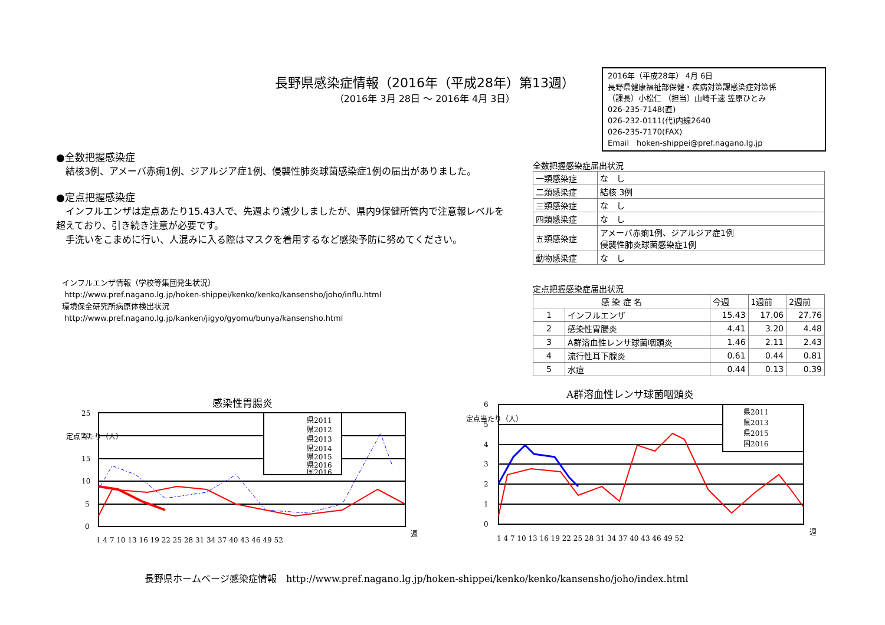長野県感染症情報（2016年（平成28年）第13週）
（2016年 3月 28日 ～ 2016年 4月 3日）
2016年（平成28年） 4月 6日
長野県健康福祉部保健・疾病対策課感染症対策係
（課長）小松仁 （担当）山崎千速 笠原ひとみ
026-235-7148(直)
026-232-0111(代)内線2640
026-235-7170(FAX)
Email　hoken-shippei@pref.nagano.lg.jp
●全数把握感染症
　結核3例、アメーバ赤痢1例、ジアルジア症1例、侵襲性肺炎球菌感染症1例の届出がありました。
●定点把握感染症
　インフルエンザは定点あたり15.43人で、先週より減少しましたが、県内9保健所管内で注意報レベルを超えており、引き続き注意が必要です。
　手洗いをこまめに行い、人混みに入る際はマスクを着用するなど感染予防に努めてください。
インフルエンザ情報（学校等集団発生状況）
http://www.pref.nagano.lg.jp/hoken-shippei/kenko/kenko/kansensho/joho/influ.html
環境保全研究所病原体検出状況
http://www.pref.nagano.lg.jp/kanken/jigyo/gyomu/bunya/kansensho.html
全数把握感染症届出状況
| 一類感染症 | な し |
| 二類感染症 | 結核 3例 |
| 三類感染症 | な し |
| 四類感染症 | な し |
| 五類感染症 | アメーバ赤痢1例、ジアルジア症1例 侵襲性肺炎球菌感染症1例 |
| 動物感染症 | な し |
定点把握感染症届出状況
| 感 染 症 名 | | 今週 | 1週前 | 2週前 |
| --- | --- | --- | --- | --- |
| 1 | インフルエンザ | 15.43 | 17.06 | 27.76 |
| 2 | 感染性胃腸炎 | 4.41 | 3.20 | 4.48 |
| 3 | A群溶血性レンサ球菌咽頭炎 | 1.46 | 2.11 | 2.43 |
| 4 | 流行性耳下腺炎 | 0.61 | 0.44 | 0.81 |
| 5 | 水痘 | 0.44 | 0.13 | 0.39 |
感染性胃腸炎
定点当たり（人）
25
20
15
10
5
0
1 4 7 10 13 16 19 22 25 28 31 34 37 40 43 46 49 52
週
県2011
県2012
県2013
県2014
県2015
県2016
国2016
A群溶血性レンサ球菌咽頭炎
定点当たり（人）
6
5
4
3
2
1
0
1 4 7 10 13 16 19 22 25 28 31 34 37 40 43 46 49 52
週
県2011
県2013
県2015
国2016
長野県ホームページ感染症情報　http://www.pref.nagano.lg.jp/hoken-shippei/kenko/kenko/kansensho/joho/index.html